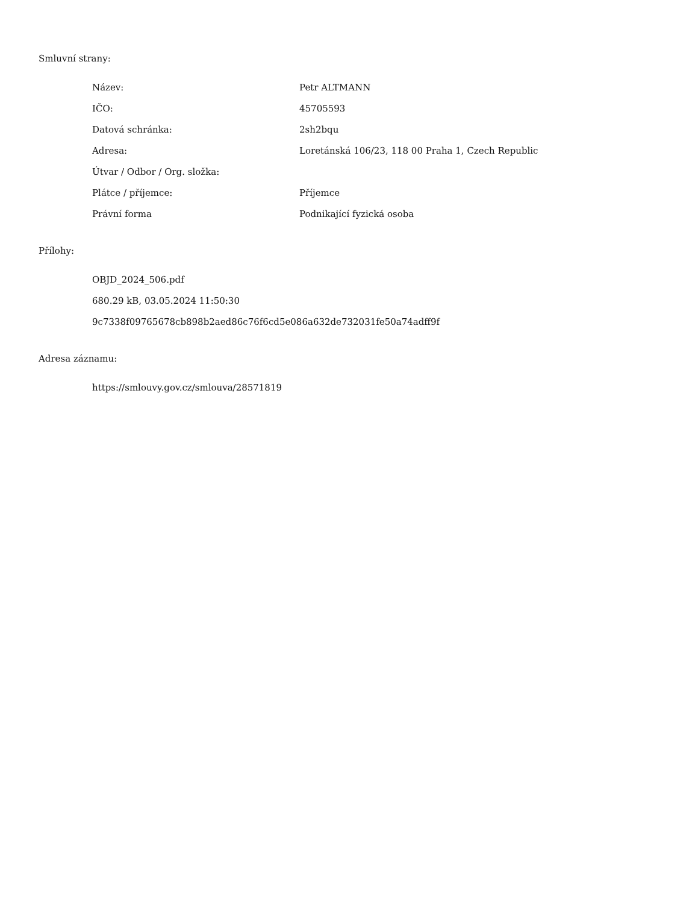Smluvní strany:
| Název: | Petr ALTMANN |
| IČO: | 45705593 |
| Datová schránka: | 2sh2bqu |
| Adresa: | Loretánská 106/23, 118 00 Praha 1, Czech Republic |
| Útvar / Odbor / Org. složka: | |
| Plátce / příjemce: | Příjemce |
| Právní forma | Podnikající fyzická osoba |
Přílohy:
OBJD_2024_506.pdf
680.29 kB, 03.05.2024 11:50:30
9c7338f09765678cb898b2aed86c76f6cd5e086a632de732031fe50a74adff9f
Adresa záznamu:
https://smlouvy.gov.cz/smlouva/28571819